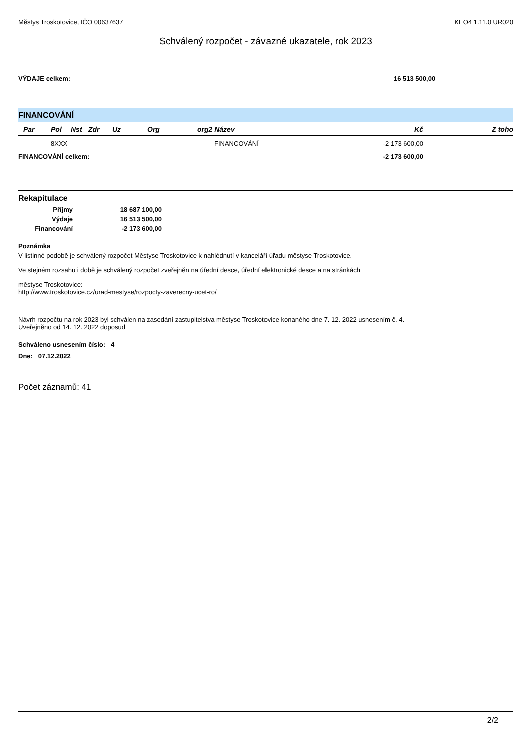Městys Troskotovice, IČO 00637637 KEO4 1.11.0 UR020
Schválený rozpočet - závazné ukazatele, rok 2023
VÝDAJE celkem: 16 513 500,00
FINANCOVÁNÍ
| Par | Pol | Nst | Zdr | Uz | Org | org2 Název | Kč | Z toho |
| --- | --- | --- | --- | --- | --- | --- | --- | --- |
| | 8XXX | | | | | FINANCOVÁNÍ | -2 173 600,00 | |
| FINANCOVÁNÍ celkem: | | | | | | | -2 173 600,00 | |
Rekapitulace
| Příjmy | 18 687 100,00 |
| Výdaje | 16 513 500,00 |
| Financování | -2 173 600,00 |
Poznámka
V listinné podobě je schválený rozpočet Městyse Troskotovice k nahlédnutí v kanceláři úřadu městyse Troskotovice.
Ve stejném rozsahu i době je schválený rozpočet zveřejněn na úřední desce, úřední elektronické desce a na stránkách
městyse Troskotovice:
http://www.troskotovice.cz/urad-mestyse/rozpocty-zaverecny-ucet-ro/
Návrh rozpočtu na rok 2023 byl schválen na zasedání zastupitelstva městyse Troskotovice konaného dne 7. 12. 2022 usnesením č. 4.
Uveřejněno od 14. 12. 2022 doposud
Schváleno usnesením číslo: 4
Dne: 07.12.2022
Počet záznamů: 41
2/2